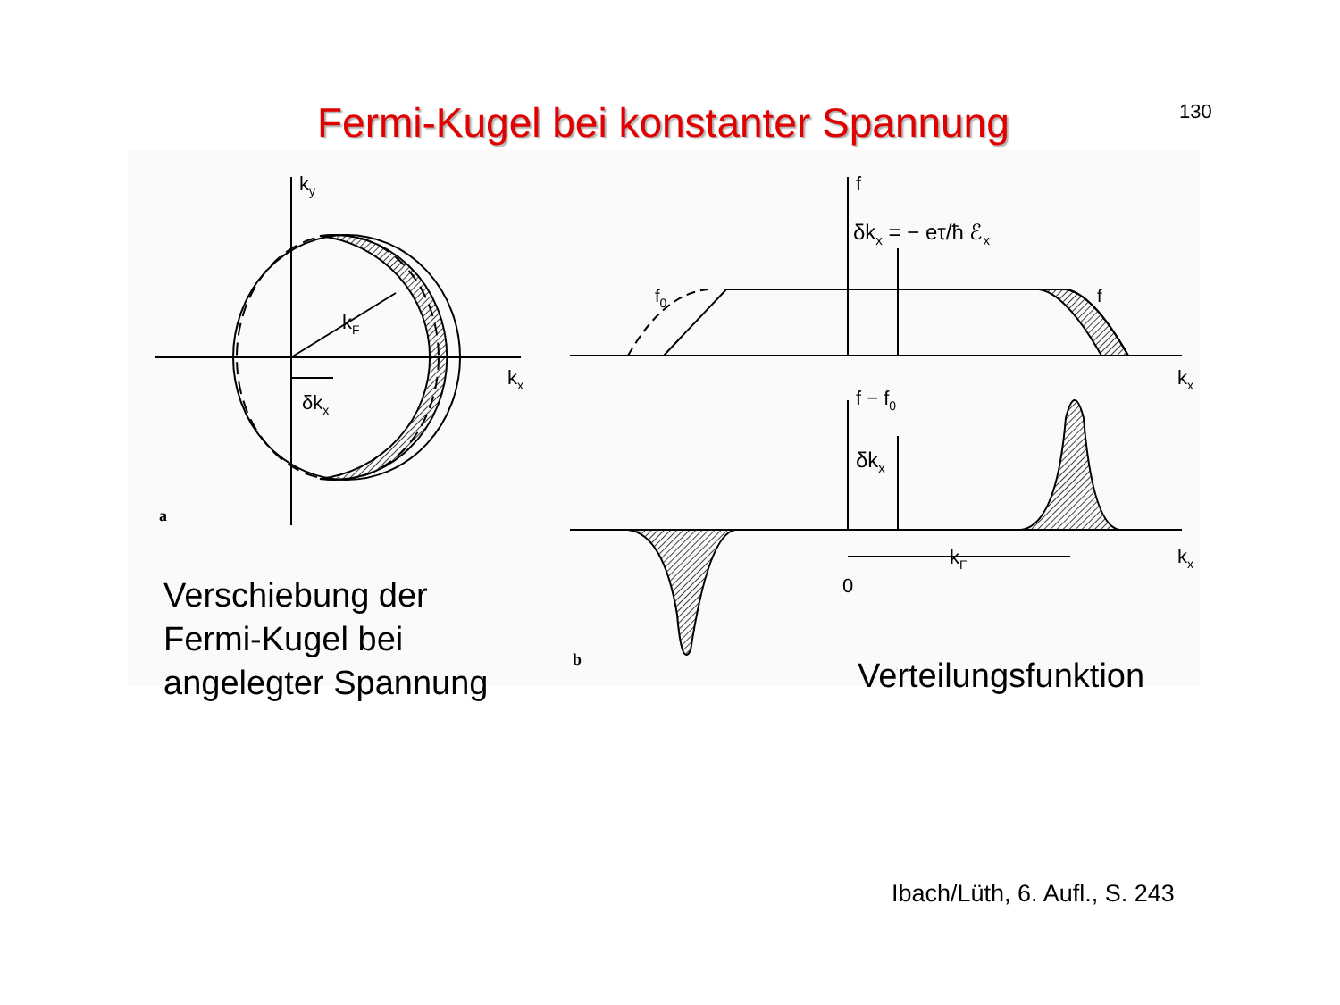Fermi-Kugel bei konstanter Spannung
130
ky
kx
kF
δkx
a
f
δkx = − eτ/ħ ℰx
f0
f
kx
f − f0
δkx
kF
0
kx
b
Verschiebung der
Fermi-Kugel bei
angelegter Spannung
Verteilungsfunktion
Ibach/Lüth, 6. Aufl., S. 243